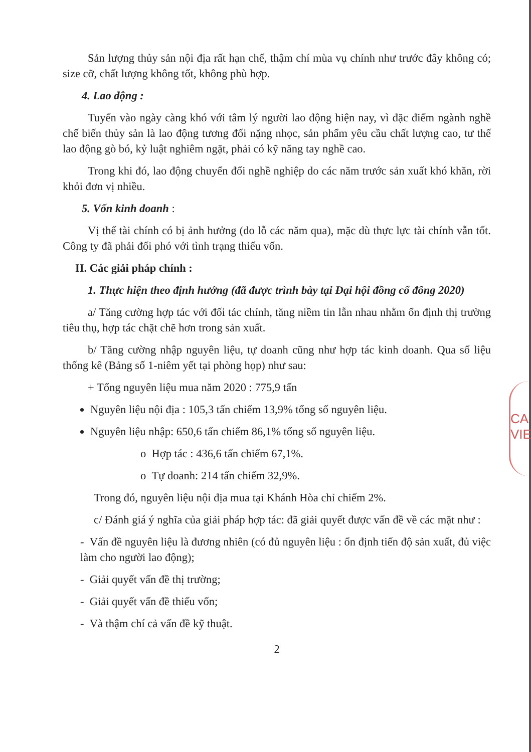CA VIE
Sản lượng thủy sản nội địa rất hạn chế, thậm chí mùa vụ chính như trước đây không có; size cỡ, chất lượng không tốt, không phù hợp.
4. Lao động :
Tuyển vào ngày càng khó với tâm lý người lao động hiện nay, vì đặc điểm ngành nghề chế biến thủy sản là lao động tương đối nặng nhọc, sản phẩm yêu cầu chất lượng cao, tư thế lao động gò bó, kỷ luật nghiêm ngặt, phải có kỹ năng tay nghề cao.
Trong khi đó, lao động chuyển đổi nghề nghiệp do các năm trước sản xuất khó khăn, rời khỏi đơn vị nhiều.
5. Vốn kinh doanh :
Vị thế tài chính có bị ảnh hưởng (do lỗ các năm qua), mặc dù thực lực tài chính vẫn tốt. Công ty đã phải đối phó với tình trạng thiếu vốn.
II. Các giải pháp chính :
1. Thực hiện theo định hướng (đã được trình bày tại Đại hội đồng cổ đông 2020)
a/ Tăng cường hợp tác với đối tác chính, tăng niềm tin lẫn nhau nhằm ổn định thị trường tiêu thụ, hợp tác chặt chẽ hơn trong sản xuất.
b/ Tăng cường nhập nguyên liệu, tự doanh cũng như hợp tác kinh doanh. Qua số liệu thống kê (Bảng số 1-niêm yết tại phòng họp) như sau:
+ Tổng nguyên liệu mua năm 2020 : 775,9 tấn
Nguyên liệu nội địa : 105,3 tấn chiếm 13,9% tổng số nguyên liệu.
Nguyên liệu nhập: 650,6 tấn chiếm 86,1% tổng số nguyên liệu.
o Hợp tác : 436,6 tấn chiếm 67,1%.
o Tự doanh: 214 tấn chiếm 32,9%.
Trong đó, nguyên liệu nội địa mua tại Khánh Hòa chỉ chiếm 2%.
c/ Đánh giá ý nghĩa của giải pháp hợp tác: đã giải quyết được vấn đề về các mặt như :
- Vấn đề nguyên liệu là đương nhiên (có đủ nguyên liệu : ổn định tiến độ sản xuất, đủ việc làm cho người lao động);
- Giải quyết vấn đề thị trường;
- Giải quyết vấn đề thiếu vốn;
- Và thậm chí cả vấn đề kỹ thuật.
2